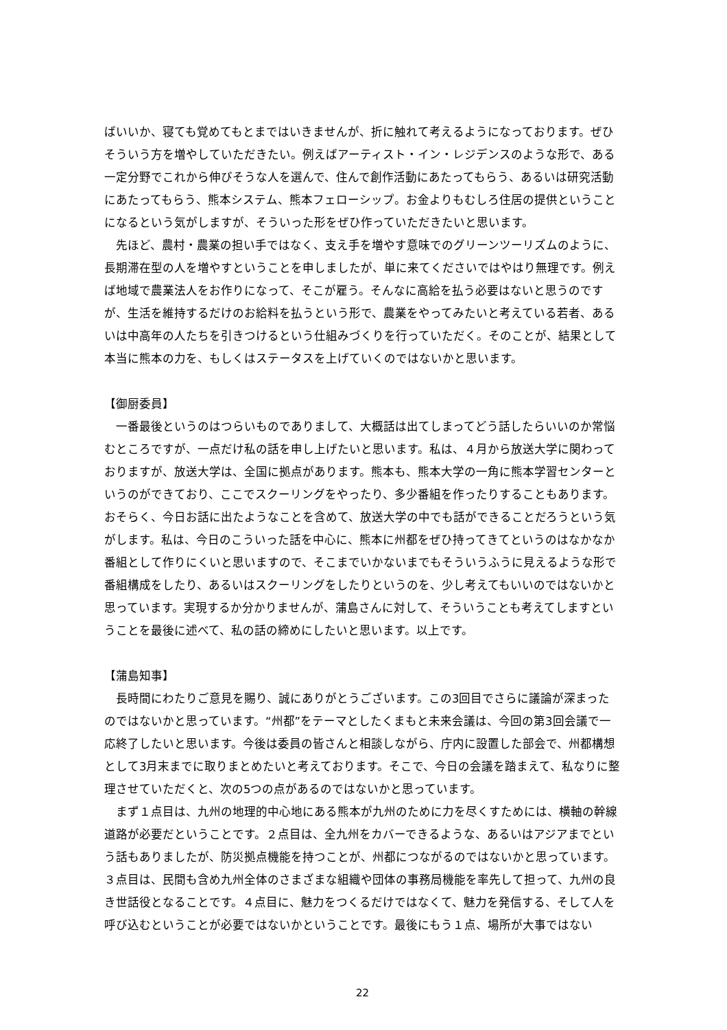ばいいか、寝ても覚めてもとまではいきませんが、折に触れて考えるようになっております。ぜひそういう方を増やしていただきたい。例えばアーティスト・イン・レジデンスのような形で、ある一定分野でこれから伸びそうな人を選んで、住んで創作活動にあたってもらう、あるいは研究活動にあたってもらう、熊本システム、熊本フェローシップ。お金よりもむしろ住居の提供ということになるという気がしますが、そういった形をぜひ作っていただきたいと思います。
　先ほど、農村・農業の担い手ではなく、支え手を増やす意味でのグリーンツーリズムのように、長期滞在型の人を増やすということを申しましたが、単に来てくださいではやはり無理です。例えば地域で農業法人をお作りになって、そこが雇う。そんなに高給を払う必要はないと思うのですが、生活を維持するだけのお給料を払うという形で、農業をやってみたいと考えている若者、あるいは中高年の人たちを引きつけるという仕組みづくりを行っていただく。そのことが、結果として本当に熊本の力を、もしくはステータスを上げていくのではないかと思います。
【御厨委員】
　一番最後というのはつらいものでありまして、大概話は出てしまってどう話したらいいのか常悩むところですが、一点だけ私の話を申し上げたいと思います。私は、４月から放送大学に関わっておりますが、放送大学は、全国に拠点があります。熊本も、熊本大学の一角に熊本学習センターというのができており、ここでスクーリングをやったり、多少番組を作ったりすることもあります。おそらく、今日お話に出たようなことを含めて、放送大学の中でも話ができることだろうという気がします。私は、今日のこういった話を中心に、熊本に州都をぜひ持ってきてというのはなかなか番組として作りにくいと思いますので、そこまでいかないまでもそういうふうに見えるような形で番組構成をしたり、あるいはスクーリングをしたりというのを、少し考えてもいいのではないかと思っています。実現するか分かりませんが、蒲島さんに対して、そういうことも考えてしますということを最後に述べて、私の話の締めにしたいと思います。以上です。
【蒲島知事】
　長時間にわたりご意見を賜り、誠にありがとうございます。この3回目でさらに議論が深まったのではないかと思っています。“州都”をテーマとしたくまもと未来会議は、今回の第3回会議で一応終了したいと思います。今後は委員の皆さんと相談しながら、庁内に設置した部会で、州都構想として3月末までに取りまとめたいと考えております。そこで、今日の会議を踏まえて、私なりに整理させていただくと、次の5つの点があるのではないかと思っています。
　まず１点目は、九州の地理的中心地にある熊本が九州のために力を尽くすためには、横軸の幹線道路が必要だということです。２点目は、全九州をカバーできるような、あるいはアジアまでという話もありましたが、防災拠点機能を持つことが、州都につながるのではないかと思っています。３点目は、民間も含め九州全体のさまざまな組織や団体の事務局機能を率先して担って、九州の良き世話役となることです。４点目に、魅力をつくるだけではなくて、魅力を発信する、そして人を呼び込むということが必要ではないかということです。最後にもう１点、場所が大事ではない
22